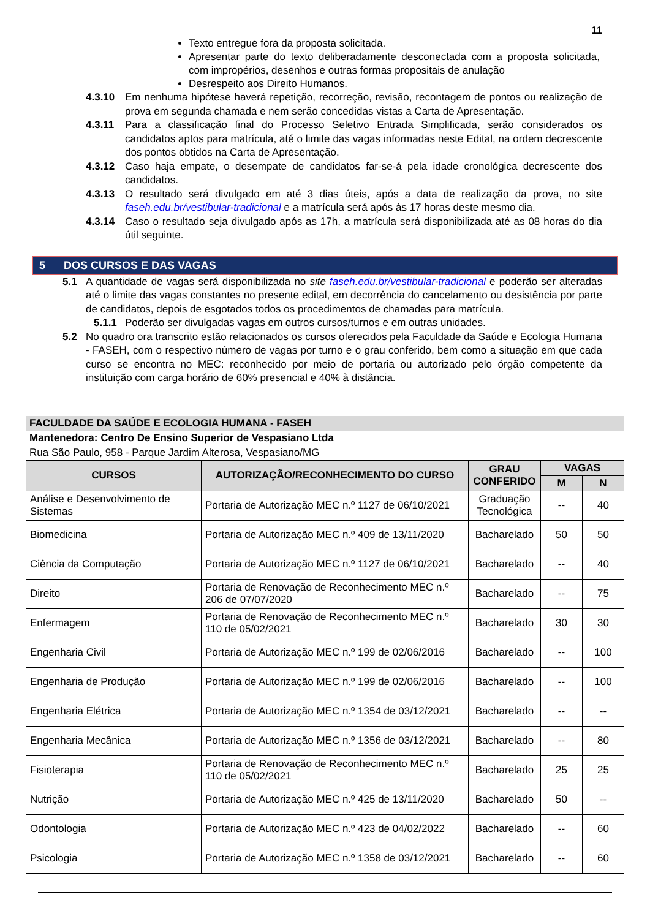11
Texto entregue fora da proposta solicitada.
Apresentar parte do texto deliberadamente desconectada com a proposta solicitada, com impropérios, desenhos e outras formas propositais de anulação
Desrespeito aos Direito Humanos.
4.3.10 Em nenhuma hipótese haverá repetição, recorreção, revisão, recontagem de pontos ou realização de prova em segunda chamada e nem serão concedidas vistas a Carta de Apresentação.
4.3.11 Para a classificação final do Processo Seletivo Entrada Simplificada, serão considerados os candidatos aptos para matrícula, até o limite das vagas informadas neste Edital, na ordem decrescente dos pontos obtidos na Carta de Apresentação.
4.3.12 Caso haja empate, o desempate de candidatos far-se-á pela idade cronológica decrescente dos candidatos.
4.3.13 O resultado será divulgado em até 3 dias úteis, após a data de realização da prova, no site faseh.edu.br/vestibular-tradicional e a matrícula será após às 17 horas deste mesmo dia.
4.3.14 Caso o resultado seja divulgado após as 17h, a matrícula será disponibilizada até as 08 horas do dia útil seguinte.
5 DOS CURSOS E DAS VAGAS
5.1 A quantidade de vagas será disponibilizada no site faseh.edu.br/vestibular-tradicional e poderão ser alteradas até o limite das vagas constantes no presente edital, em decorrência do cancelamento ou desistência por parte de candidatos, depois de esgotados todos os procedimentos de chamadas para matrícula.
5.1.1 Poderão ser divulgadas vagas em outros cursos/turnos e em outras unidades.
5.2 No quadro ora transcrito estão relacionados os cursos oferecidos pela Faculdade da Saúde e Ecologia Humana - FASEH, com o respectivo número de vagas por turno e o grau conferido, bem como a situação em que cada curso se encontra no MEC: reconhecido por meio de portaria ou autorizado pelo órgão competente da instituição com carga horário de 60% presencial e 40% à distância.
FACULDADE DA SAÚDE E ECOLOGIA HUMANA - FASEH
Mantenedora: Centro De Ensino Superior de Vespasiano Ltda
Rua São Paulo, 958 - Parque Jardim Alterosa, Vespasiano/MG
| CURSOS | AUTORIZAÇÃO/RECONHECIMENTO DO CURSO | GRAU CONFERIDO | VAGAS | |
| --- | --- | --- | --- | --- |
| | | | M | N |
| Análise e Desenvolvimento de Sistemas | Portaria de Autorização MEC n.º 1127 de 06/10/2021 | Graduação Tecnológica | -- | 40 |
| Biomedicina | Portaria de Autorização MEC n.º 409 de 13/11/2020 | Bacharelado | 50 | 50 |
| Ciência da Computação | Portaria de Autorização MEC n.º 1127 de 06/10/2021 | Bacharelado | -- | 40 |
| Direito | Portaria de Renovação de Reconhecimento MEC n.º 206 de 07/07/2020 | Bacharelado | -- | 75 |
| Enfermagem | Portaria de Renovação de Reconhecimento MEC n.º 110 de 05/02/2021 | Bacharelado | 30 | 30 |
| Engenharia Civil | Portaria de Autorização MEC n.º 199 de 02/06/2016 | Bacharelado | -- | 100 |
| Engenharia de Produção | Portaria de Autorização MEC n.º 199 de 02/06/2016 | Bacharelado | -- | 100 |
| Engenharia Elétrica | Portaria de Autorização MEC n.º 1354 de 03/12/2021 | Bacharelado | -- | -- |
| Engenharia Mecânica | Portaria de Autorização MEC n.º 1356 de 03/12/2021 | Bacharelado | -- | 80 |
| Fisioterapia | Portaria de Renovação de Reconhecimento MEC n.º 110 de 05/02/2021 | Bacharelado | 25 | 25 |
| Nutrição | Portaria de Autorização MEC n.º 425 de 13/11/2020 | Bacharelado | 50 | -- |
| Odontologia | Portaria de Autorização MEC n.º 423 de 04/02/2022 | Bacharelado | -- | 60 |
| Psicologia | Portaria de Autorização MEC n.º 1358 de 03/12/2021 | Bacharelado | -- | 60 |